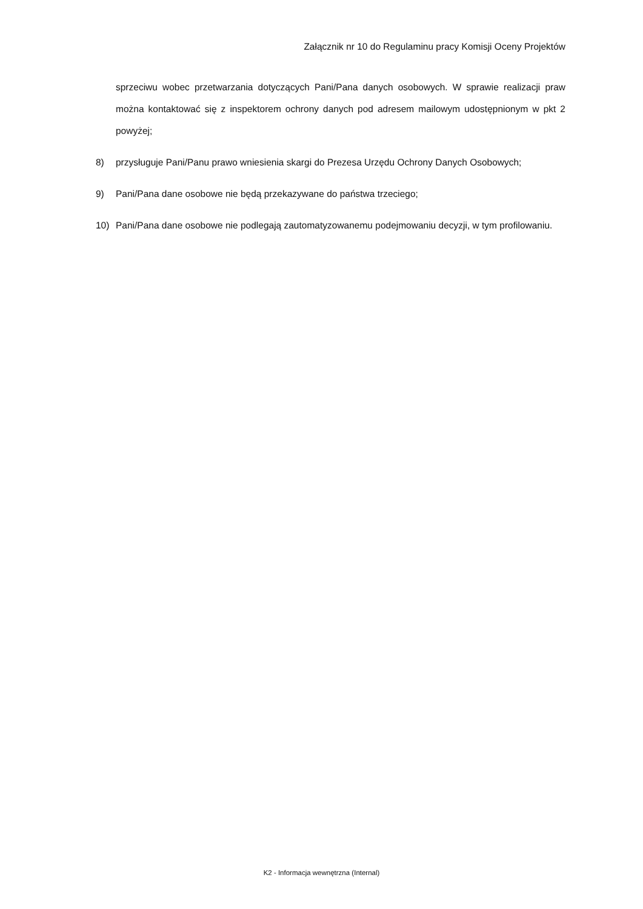Załącznik nr 10 do Regulaminu pracy Komisji Oceny Projektów
sprzeciwu wobec przetwarzania dotyczących Pani/Pana danych osobowych. W sprawie realizacji praw można kontaktować się z inspektorem ochrony danych pod adresem mailowym udostępnionym w pkt 2 powyżej;
8) przysługuje Pani/Panu prawo wniesienia skargi do Prezesa Urzędu Ochrony Danych Osobowych;
9) Pani/Pana dane osobowe nie będą przekazywane do państwa trzeciego;
10) Pani/Pana dane osobowe nie podlegają zautomatyzowanemu podejmowaniu decyzji, w tym profilowaniu.
K2 - Informacja wewnętrzna (Internal)